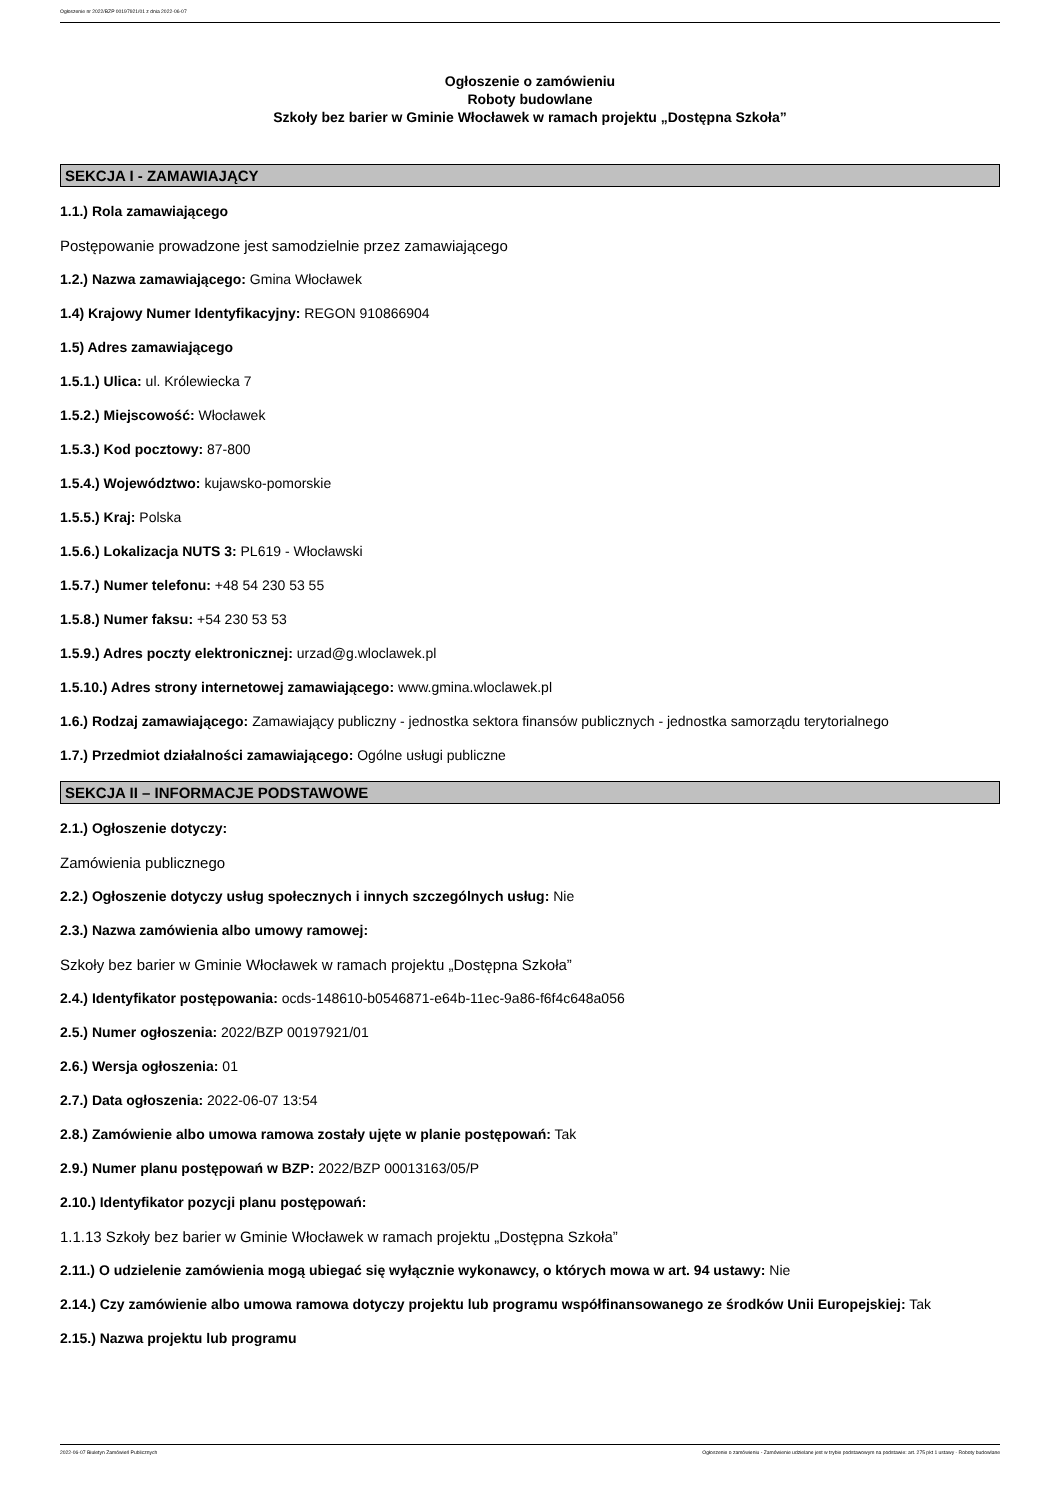Ogłoszenie nr 2022/BZP 00197921/01 z dnia 2022-06-07
Ogłoszenie o zamówieniu
Roboty budowlane
Szkoły bez barier w Gminie Włocławek w ramach projektu „Dostępna Szkoła”
SEKCJA I - ZAMAWIAJĄCY
1.1.) Rola zamawiającego
Postępowanie prowadzone jest samodzielnie przez zamawiającego
1.2.) Nazwa zamawiającego: Gmina Włocławek
1.4) Krajowy Numer Identyfikacyjny: REGON 910866904
1.5) Adres zamawiającego
1.5.1.) Ulica: ul. Królewiecka 7
1.5.2.) Miejscowość: Włocławek
1.5.3.) Kod pocztowy: 87-800
1.5.4.) Województwo: kujawsko-pomorskie
1.5.5.) Kraj: Polska
1.5.6.) Lokalizacja NUTS 3: PL619 - Włocławski
1.5.7.) Numer telefonu: +48 54 230 53 55
1.5.8.) Numer faksu: +54 230 53 53
1.5.9.) Adres poczty elektronicznej: urzad@g.wloclawek.pl
1.5.10.) Adres strony internetowej zamawiającego: www.gmina.wloclawek.pl
1.6.) Rodzaj zamawiającego: Zamawiający publiczny - jednostka sektora finansów publicznych - jednostka samorządu terytorialnego
1.7.) Przedmiot działalności zamawiającego: Ogólne usługi publiczne
SEKCJA II – INFORMACJE PODSTAWOWE
2.1.) Ogłoszenie dotyczy:
Zamówienia publicznego
2.2.) Ogłoszenie dotyczy usług społecznych i innych szczególnych usług: Nie
2.3.) Nazwa zamówienia albo umowy ramowej:
Szkoły bez barier w Gminie Włocławek w ramach projektu „Dostępna Szkoła”
2.4.) Identyfikator postępowania: ocds-148610-b0546871-e64b-11ec-9a86-f6f4c648a056
2.5.) Numer ogłoszenia: 2022/BZP 00197921/01
2.6.) Wersja ogłoszenia: 01
2.7.) Data ogłoszenia: 2022-06-07 13:54
2.8.) Zamówienie albo umowa ramowa zostały ujęte w planie postępowań: Tak
2.9.) Numer planu postępowań w BZP: 2022/BZP 00013163/05/P
2.10.) Identyfikator pozycji planu postępowań:
1.1.13 Szkoły bez barier w Gminie Włocławek w ramach projektu „Dostępna Szkoła”
2.11.) O udzielenie zamówienia mogą ubiegać się wyłącznie wykonawcy, o których mowa w art. 94 ustawy: Nie
2.14.) Czy zamówienie albo umowa ramowa dotyczy projektu lub programu współfinansowanego ze środków Unii Europejskiej: Tak
2.15.) Nazwa projektu lub programu
2022-06-07 Biuletyn Zamówień Publicznych Ogłoszenie o zamówieniu - Zamówienie udzielane jest w trybie podstawowym na podstawie: art. 275 pkt 1 ustawy - Roboty budowlane